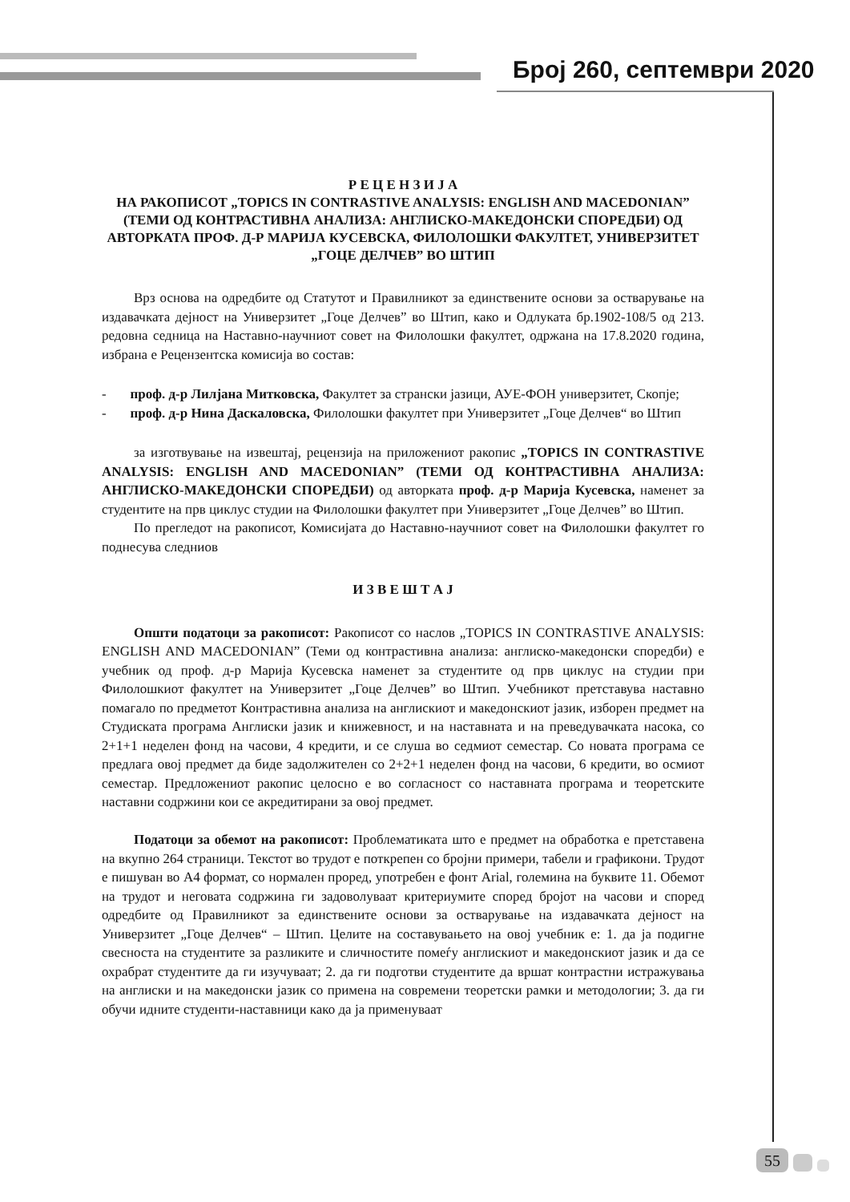Број 260, септември 2020
Р Е Ц Е Н З И Ј А
НА РАКОПИСОТ „TOPICS IN CONTRASTIVE ANALYSIS: ENGLISH AND MACEDONIAN” (ТЕМИ ОД КОНТРАСТИВНА АНАЛИЗА: АНГЛИСКО-МАКЕДОНСКИ СПОРЕДБИ) ОД АВТОРКАТА ПРОФ. Д-Р МАРИЈА КУСЕВСКА, ФИЛОЛОШКИ ФАКУЛТЕТ, УНИВЕРЗИТЕТ „ГОЦЕ ДЕЛЧЕВ” ВО ШТИП
Врз основа на одредбите од Статутот и Правилникот за единствените основи за остварување на издавачката дејност на Универзитет „Гоце Делчев” во Штип, како и Одлуката бр.1902-108/5 од 213. редовна седница на Наставно-научниот совет на Филолошки факултет, одржана на 17.8.2020 година, избрана е Рецензентска комисија во состав:
- проф. д-р Лилјана Митковска, Факултет за странски јазици, АУЕ-ФОН универзитет, Скопје;
- проф. д-р Нина Даскаловска, Филолошки факултет при Универзитет „Гоце Делчев“ во Штип
за изготвување на извештај, рецензија на приложениот ракопис „TOPICS IN CONTRASTIVE ANALYSIS: ENGLISH AND MACEDONIAN” (ТЕМИ ОД КОНТРАСТИВНА АНАЛИЗА: АНГЛИСКО-МАКЕДОНСКИ СПОРЕДБИ) од авторката проф. д-р Марија Кусевска, наменет за студентите на прв циклус студии на Филолошки факултет при Универзитет „Гоце Делчев” во Штип.
По прегледот на ракописот, Комисијата до Наставно-научниот совет на Филолошки факултет го поднесува следниов
И З В Е Ш Т А Ј
Општи податоци за ракописот: Ракописот со наслов „TOPICS IN CONTRASTIVE ANALYSIS: ENGLISH AND MACEDONIAN” (Теми од контрастивна анализа: англиско-македонски споредби) е учебник од проф. д-р Марија Кусевска наменет за студентите од прв циклус на студии при Филолошкиот факултет на Универзитет „Гоце Делчев” во Штип. Учебникот претставува наставно помагало по предметот Контрастивна анализа на англискиот и македонскиот јазик, изборен предмет на Студиската програма Англиски јазик и книжевност, и на наставната и на преведувачката насока, со 2+1+1 неделен фонд на часови, 4 кредити, и се слуша во седмиот семестар. Со новата програма се предлага овој предмет да биде задолжителен со 2+2+1 неделен фонд на часови, 6 кредити, во осмиот семестар. Предложениот ракопис целосно е во согласност со наставната програма и теоретските наставни содржини кои се акредитирани за овој предмет.
Податоци за обемот на ракописот: Проблематиката што е предмет на обработка е претставена на вкупно 264 страници. Текстот во трудот е поткрепен со бројни примери, табели и графикони. Трудот е пишуван во А4 формат, со нормален проред, употребен е фонт Arial, големина на буквите 11. Обемот на трудот и неговата содржина ги задоволуваат критериумите според бројот на часови и според одредбите од Правилникот за единствените основи за остварување на издавачката дејност на Универзитет „Гоце Делчев“ – Штип. Целите на составувањето на овој учебник е: 1. да ја подигне свесноста на студентите за разликите и сличностите помеѓу англискиот и македонскиот јазик и да се охрабрат студентите да ги изучуваат; 2. да ги подготви студентите да вршат контрастни истражувања на англиски и на македонски јазик со примена на современи теоретски рамки и методологии; 3. да ги обучи идните студенти-наставници како да ја применуваат
55